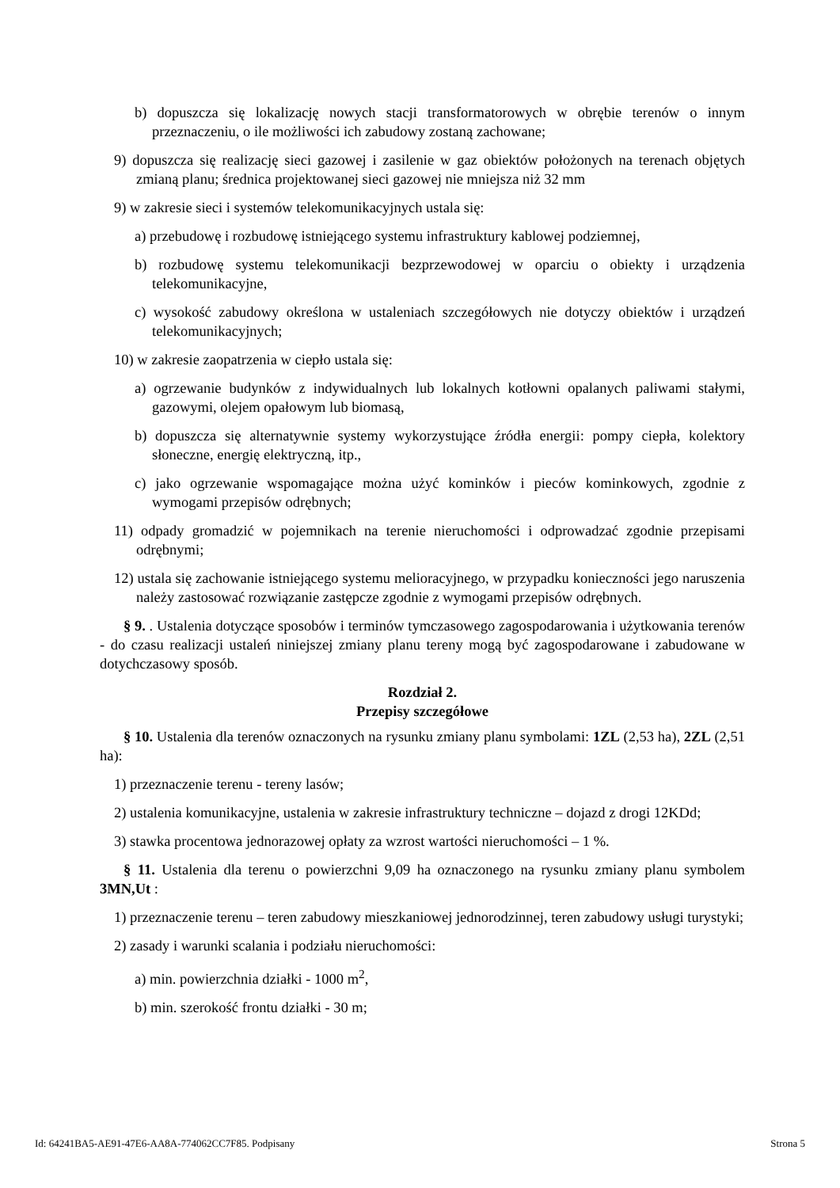b) dopuszcza się lokalizację nowych stacji transformatorowych w obrębie terenów o innym przeznaczeniu, o ile możliwości ich zabudowy zostaną zachowane;
9) dopuszcza się realizację sieci gazowej i zasilenie w gaz obiektów położonych na terenach objętych zmianą planu; średnica projektowanej sieci gazowej nie mniejsza niż 32 mm
9) w zakresie sieci i systemów telekomunikacyjnych ustala się:
a) przebudowę i rozbudowę istniejącego systemu infrastruktury kablowej podziemnej,
b) rozbudowę systemu telekomunikacji bezprzewodowej w oparciu o obiekty i urządzenia telekomunikacyjne,
c) wysokość zabudowy określona w ustaleniach szczegółowych nie dotyczy obiektów i urządzeń telekomunikacyjnych;
10) w zakresie zaopatrzenia w ciepło ustala się:
a) ogrzewanie budynków z indywidualnych lub lokalnych kotłowni opalanych paliwami stałymi, gazowymi, olejem opałowym lub biomasą,
b) dopuszcza się alternatywnie systemy wykorzystujące źródła energii: pompy ciepła, kolektory słoneczne, energię elektryczną, itp.,
c) jako ogrzewanie wspomagające można użyć kominków i pieców kominkowych, zgodnie z wymogami przepisów odrębnych;
11) odpady gromadzić w pojemnikach na terenie nieruchomości i odprowadzać zgodnie przepisami odrębnymi;
12) ustala się zachowanie istniejącego systemu melioracyjnego, w przypadku konieczności jego naruszenia należy zastosować rozwiązanie zastępcze zgodnie z wymogami przepisów odrębnych.
§ 9. . Ustalenia dotyczące sposobów i terminów tymczasowego zagospodarowania i użytkowania terenów - do czasu realizacji ustaleń niniejszej zmiany planu tereny mogą być zagospodarowane i zabudowane w dotychczasowy sposób.
Rozdział 2.
Przepisy szczegółowe
§ 10. Ustalenia dla terenów oznaczonych na rysunku zmiany planu symbolami: 1ZL (2,53 ha), 2ZL (2,51 ha):
1) przeznaczenie terenu - tereny lasów;
2) ustalenia komunikacyjne, ustalenia w zakresie infrastruktury techniczne – dojazd z drogi 12KDd;
3) stawka procentowa jednorazowej opłaty za wzrost wartości nieruchomości – 1 %.
§ 11. Ustalenia dla terenu o powierzchni 9,09 ha oznaczonego na rysunku zmiany planu symbolem 3MN,Ut :
1) przeznaczenie terenu – teren zabudowy mieszkaniowej jednorodzinnej, teren zabudowy usługi turystyki;
2) zasady i warunki scalania i podziału nieruchomości:
a) min. powierzchnia działki - 1000 m<sup>2</sup>,
b) min. szerokość frontu działki - 30 m;
Id: 64241BA5-AE91-47E6-AA8A-774062CC7F85. Podpisany Strona 5